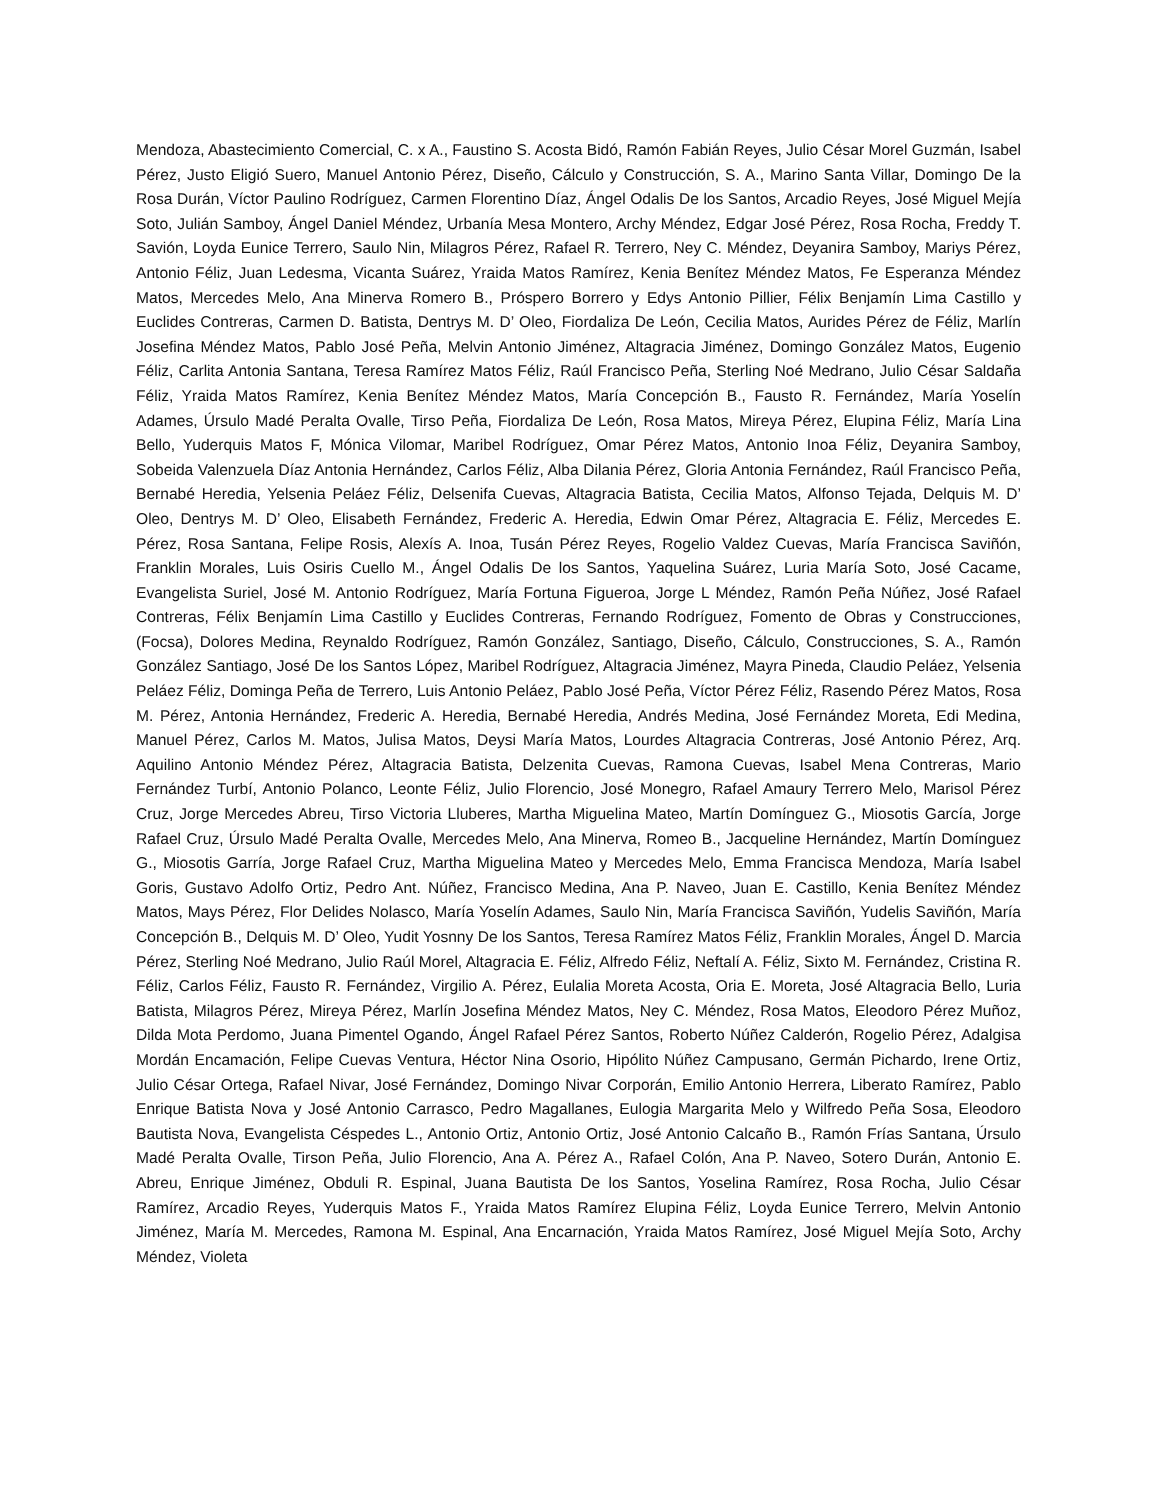Mendoza, Abastecimiento Comercial, C. x A., Faustino S. Acosta Bidó, Ramón Fabián Reyes, Julio César Morel Guzmán, Isabel Pérez, Justo Eligió Suero, Manuel Antonio Pérez, Diseño, Cálculo y Construcción, S. A., Marino Santa Villar, Domingo De la Rosa Durán, Víctor Paulino Rodríguez, Carmen Florentino Díaz, Ángel Odalis De los Santos, Arcadio Reyes, José Miguel Mejía Soto, Julián Samboy, Ángel Daniel Méndez, Urbanía Mesa Montero, Archy Méndez, Edgar José Pérez, Rosa Rocha, Freddy T. Savión, Loyda Eunice Terrero, Saulo Nin, Milagros Pérez, Rafael R. Terrero, Ney C. Méndez, Deyanira Samboy, Mariys Pérez, Antonio Féliz, Juan Ledesma, Vicanta Suárez, Yraida Matos Ramírez, Kenia Benítez Méndez Matos, Fe Esperanza Méndez Matos, Mercedes Melo, Ana Minerva Romero B., Próspero Borrero y Edys Antonio Pillier, Félix Benjamín Lima Castillo y Euclides Contreras, Carmen D. Batista, Dentrys M. D’ Oleo, Fiordaliza De León, Cecilia Matos, Aurides Pérez de Féliz, Marlín Josefina Méndez Matos, Pablo José Peña, Melvin Antonio Jiménez, Altagracia Jiménez, Domingo González Matos, Eugenio Féliz, Carlita Antonia Santana, Teresa Ramírez Matos Féliz, Raúl Francisco Peña, Sterling Noé Medrano, Julio César Saldaña Féliz, Yraida Matos Ramírez, Kenia Benítez Méndez Matos, María Concepción B., Fausto R. Fernández, María Yoselín Adames, Úrsulo Madé Peralta Ovalle, Tirso Peña, Fiordaliza De León, Rosa Matos, Mireya Pérez, Elupina Féliz, María Lina Bello, Yuderquis Matos F, Mónica Vilomar, Maribel Rodríguez, Omar Pérez Matos, Antonio Inoa Féliz, Deyanira Samboy, Sobeida Valenzuela Díaz Antonia Hernández, Carlos Féliz, Alba Dilania Pérez, Gloria Antonia Fernández, Raúl Francisco Peña, Bernabé Heredia, Yelsenia Peláez Féliz, Delsenifa Cuevas, Altagracia Batista, Cecilia Matos, Alfonso Tejada, Delquis M. D’ Oleo, Dentrys M. D’ Oleo, Elisabeth Fernández, Frederic A. Heredia, Edwin Omar Pérez, Altagracia E. Féliz, Mercedes E. Pérez, Rosa Santana, Felipe Rosis, Alexís A. Inoa, Tusán Pérez Reyes, Rogelio Valdez Cuevas, María Francisca Saviñón, Franklin Morales, Luis Osiris Cuello M., Ángel Odalis De los Santos, Yaquelina Suárez, Luria María Soto, José Cacame, Evangelista Suriel, José M. Antonio Rodríguez, María Fortuna Figueroa, Jorge L Méndez, Ramón Peña Núñez, José Rafael Contreras, Félix Benjamín Lima Castillo y Euclides Contreras, Fernando Rodríguez, Fomento de Obras y Construcciones, (Focsa), Dolores Medina, Reynaldo Rodríguez, Ramón González, Santiago, Diseño, Cálculo, Construcciones, S. A., Ramón González Santiago, José De los Santos López, Maribel Rodríguez, Altagracia Jiménez, Mayra Pineda, Claudio Peláez, Yelsenia Peláez Féliz, Dominga Peña de Terrero, Luis Antonio Peláez, Pablo José Peña, Víctor Pérez Féliz, Rasendo Pérez Matos, Rosa M. Pérez, Antonia Hernández, Frederic A. Heredia, Bernabé Heredia, Andrés Medina, José Fernández Moreta, Edi Medina, Manuel Pérez, Carlos M. Matos, Julisa Matos, Deysi María Matos, Lourdes Altagracia Contreras, José Antonio Pérez, Arq. Aquilino Antonio Méndez Pérez, Altagracia Batista, Delzenita Cuevas, Ramona Cuevas, Isabel Mena Contreras, Mario Fernández Turbí, Antonio Polanco, Leonte Féliz, Julio Florencio, José Monegro, Rafael Amaury Terrero Melo, Marisol Pérez Cruz, Jorge Mercedes Abreu, Tirso Victoria Lluberes, Martha Miguelina Mateo, Martín Domínguez G., Miosotis García, Jorge Rafael Cruz, Úrsulo Madé Peralta Ovalle, Mercedes Melo, Ana Minerva, Romeo B., Jacqueline Hernández, Martín Domínguez G., Miosotis Garría, Jorge Rafael Cruz, Martha Miguelina Mateo y Mercedes Melo, Emma Francisca Mendoza, María Isabel Goris, Gustavo Adolfo Ortiz, Pedro Ant. Núñez, Francisco Medina, Ana P. Naveo, Juan E. Castillo, Kenia Benítez Méndez Matos, Mays Pérez, Flor Delides Nolasco, María Yoselín Adames, Saulo Nin, María Francisca Saviñón, Yudelis Saviñón, María Concepción B., Delquis M. D’ Oleo, Yudit Yosnny De los Santos, Teresa Ramírez Matos Féliz, Franklin Morales, Ángel D. Marcia Pérez, Sterling Noé Medrano, Julio Raúl Morel, Altagracia E. Féliz, Alfredo Féliz, Neftalí A. Féliz, Sixto M. Fernández, Cristina R. Féliz, Carlos Féliz, Fausto R. Fernández, Virgilio A. Pérez, Eulalia Moreta Acosta, Oria E. Moreta, José Altagracia Bello, Luria Batista, Milagros Pérez, Mireya Pérez, Marlín Josefina Méndez Matos, Ney C. Méndez, Rosa Matos, Eleodoro Pérez Muñoz, Dilda Mota Perdomo, Juana Pimentel Ogando, Ángel Rafael Pérez Santos, Roberto Núñez Calderón, Rogelio Pérez, Adalgisa Mordán Encamación, Felipe Cuevas Ventura, Héctor Nina Osorio, Hipólito Núñez Campusano, Germán Pichardo, Irene Ortiz, Julio César Ortega, Rafael Nivar, José Fernández, Domingo Nivar Corporán, Emilio Antonio Herrera, Liberato Ramírez, Pablo Enrique Batista Nova y José Antonio Carrasco, Pedro Magallanes, Eulogia Margarita Melo y Wilfredo Peña Sosa, Eleodoro Bautista Nova, Evangelista Céspedes L., Antonio Ortiz, Antonio Ortiz, José Antonio Calcaño B., Ramón Frías Santana, Úrsulo Madé Peralta Ovalle, Tirson Peña, Julio Florencio, Ana A. Pérez A., Rafael Colón, Ana P. Naveo, Sotero Durán, Antonio E. Abreu, Enrique Jiménez, Obduli R. Espinal, Juana Bautista De los Santos, Yoselina Ramírez, Rosa Rocha, Julio César Ramírez, Arcadio Reyes, Yuderquis Matos F., Yraida Matos Ramírez Elupina Féliz, Loyda Eunice Terrero, Melvin Antonio Jiménez, María M. Mercedes, Ramona M. Espinal, Ana Encarnación, Yraida Matos Ramírez, José Miguel Mejía Soto, Archy Méndez, Violeta